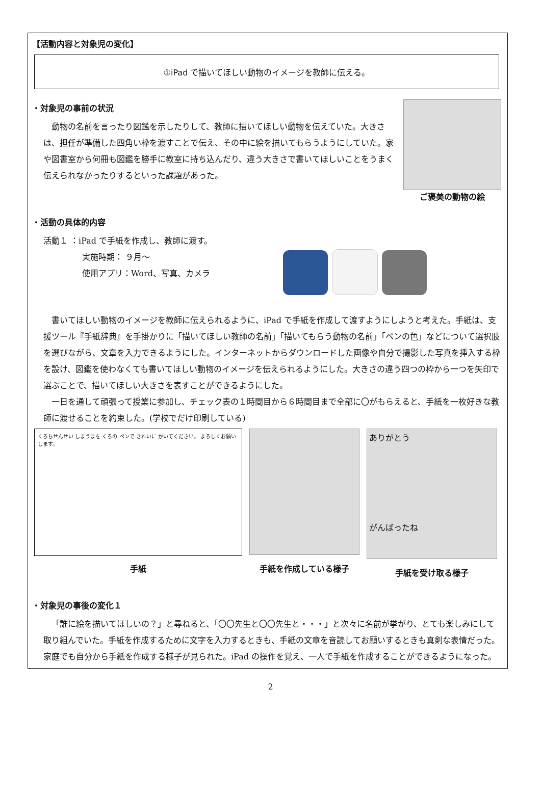【活動内容と対象児の変化】
①iPad で描いてほしい動物のイメージを教師に伝える。
・対象児の事前の状況
動物の名前を言ったり図鑑を示したりして、教師に描いてほしい動物を伝えていた。大きさは、担任が準備した四角い枠を渡すことで伝え、その中に絵を描いてもらうようにしていた。家や図書室から何冊も図鑑を勝手に教室に持ち込んだり、違う大きさで書いてほしいことをうまく伝えられなかったりするといった課題があった。
ご褒美の動物の絵
・活動の具体的内容
活動１ ：iPad で手紙を作成し、教師に渡す。
実施時期： ９月～
使用アプリ：Word、写真、カメラ
書いてほしい動物のイメージを教師に伝えられるように、iPad で手紙を作成して渡すようにしようと考えた。手紙は、支援ツール『手紙辞典』を手掛かりに「描いてほしい教師の名前」「描いてもらう動物の名前」「ペンの色」などについて選択肢を選びながら、文章を入力できるようにした。インターネットからダウンロードした画像や自分で撮影した写真を挿入する枠を設け、図鑑を使わなくても書いてほしい動物のイメージを伝えられるようにした。大きさの違う四つの枠から一つを矢印で選ぶことで、描いてほしい大きさを表すことができるようにした。
一日を通して頑張って授業に参加し、チェック表の１時間目から６時間目まで全部に〇がもらえると、手紙を一枚好きな教師に渡せることを約束した。(学校でだけ印刷している)
くろちせんせい しまうまを くろの ペンで きれいに かいてください。 よろしくお願いします。
手紙
手紙を作成している様子
ありがとう
がんばったね
手紙を受け取る様子
・対象児の事後の変化１
「誰に絵を描いてほしいの？」と尋ねると、「〇〇先生と〇〇先生と・・・」と次々に名前が挙がり、とても楽しみにして取り組んでいた。手紙を作成するために文字を入力するときも、手紙の文章を音読してお願いするときも真剣な表情だった。家庭でも自分から手紙を作成する様子が見られた。iPad の操作を覚え、一人で手紙を作成することができるようになった。
2